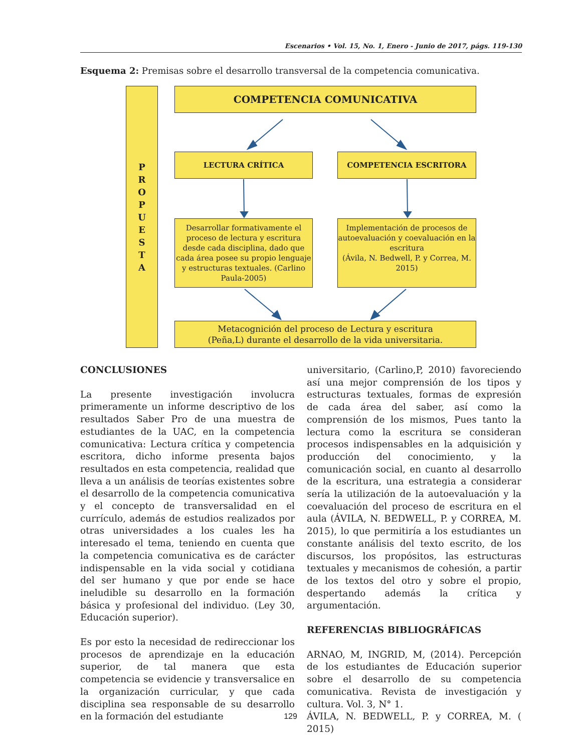Escenarios • Vol. 15, No. 1, Enero - Junio de 2017, págs. 119-130
Esquema 2: Premisas sobre el desarrollo transversal de la competencia comunicativa.
P
R
O
P
U
E
S
T
A
COMPETENCIA COMUNICATIVA
LECTURA CRÍTICA COMPETENCIA ESCRITORA
Desarrollar formativamente el proceso de lectura y escritura desde cada disciplina, dado que cada área posee su propio lenguaje y estructuras textuales. (Carlino Paula-2005)
Implementación de procesos de autoevaluación y coevaluación en la escritura
(Ávila, N. Bedwell, P. y Correa, M. 2015)
Metacognición del proceso de Lectura y escritura
(Peña,L) durante el desarrollo de la vida universitaria.
CONCLUSIONES
La presente investigación involucra primeramente un informe descriptivo de los resultados Saber Pro de una muestra de estudiantes de la UAC, en la competencia comunicativa: Lectura crítica y competencia escritora, dicho informe presenta bajos resultados en esta competencia, realidad que lleva a un análisis de teorías existentes sobre el desarrollo de la competencia comunicativa y el concepto de transversalidad en el currículo, además de estudios realizados por otras universidades a los cuales les ha interesado el tema, teniendo en cuenta que la competencia comunicativa es de carácter indispensable en la vida social y cotidiana del ser humano y que por ende se hace ineludible su desarrollo en la formación básica y profesional del individuo. (Ley 30, Educación superior).
Es por esto la necesidad de redireccionar los procesos de aprendizaje en la educación superior, de tal manera que esta competencia se evidencie y transversalice en la organización curricular, y que cada disciplina sea responsable de su desarrollo en la formación del estudiante
universitario, (Carlino,P, 2010) favoreciendo así una mejor comprensión de los tipos y estructuras textuales, formas de expresión de cada área del saber, así como la comprensión de los mismos, Pues tanto la lectura como la escritura se consideran procesos indispensables en la adquisición y producción del conocimiento, y la comunicación social, en cuanto al desarrollo de la escritura, una estrategia a considerar sería la utilización de la autoevaluación y la coevaluación del proceso de escritura en el aula (ÁVILA, N. BEDWELL, P. y CORREA, M. 2015), lo que permitiría a los estudiantes un constante análisis del texto escrito, de los discursos, los propósitos, las estructuras textuales y mecanismos de cohesión, a partir de los textos del otro y sobre el propio, despertando además la crítica y argumentación.
REFERENCIAS BIBLIOGRÁFICAS
ARNAO, M, INGRID, M, (2014). Percepción de los estudiantes de Educación superior sobre el desarrollo de su competencia comunicativa. Revista de investigación y cultura. Vol. 3, N° 1.
ÁVILA, N. BEDWELL, P. y CORREA, M. ( 2015)
129